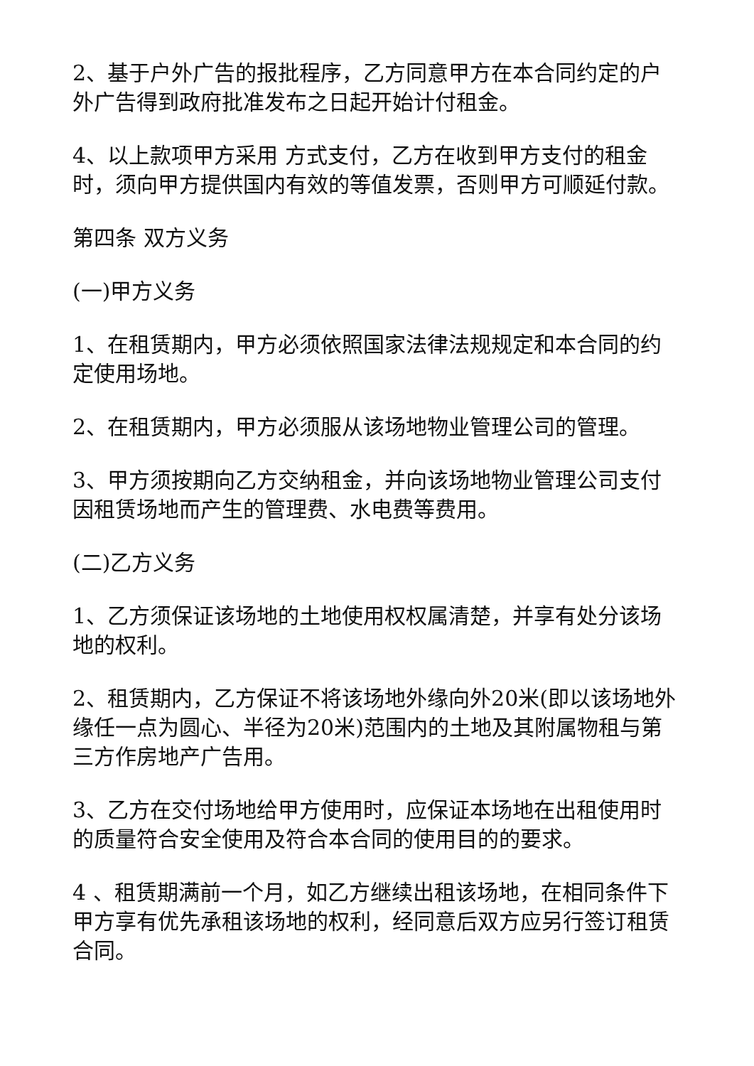2、基于户外广告的报批程序，乙方同意甲方在本合同约定的户外广告得到政府批准发布之日起开始计付租金。
4、以上款项甲方采用 方式支付，乙方在收到甲方支付的租金时，须向甲方提供国内有效的等值发票，否则甲方可顺延付款。
第四条 双方义务
(一)甲方义务
1、在租赁期内，甲方必须依照国家法律法规规定和本合同的约定使用场地。
2、在租赁期内，甲方必须服从该场地物业管理公司的管理。
3、甲方须按期向乙方交纳租金，并向该场地物业管理公司支付因租赁场地而产生的管理费、水电费等费用。
(二)乙方义务
1、乙方须保证该场地的土地使用权权属清楚，并享有处分该场地的权利。
2、租赁期内，乙方保证不将该场地外缘向外20米(即以该场地外缘任一点为圆心、半径为20米)范围内的土地及其附属物租与第三方作房地产广告用。
3、乙方在交付场地给甲方使用时，应保证本场地在出租使用时的质量符合安全使用及符合本合同的使用目的的要求。
4 、租赁期满前一个月，如乙方继续出租该场地，在相同条件下甲方享有优先承租该场地的权利，经同意后双方应另行签订租赁合同。